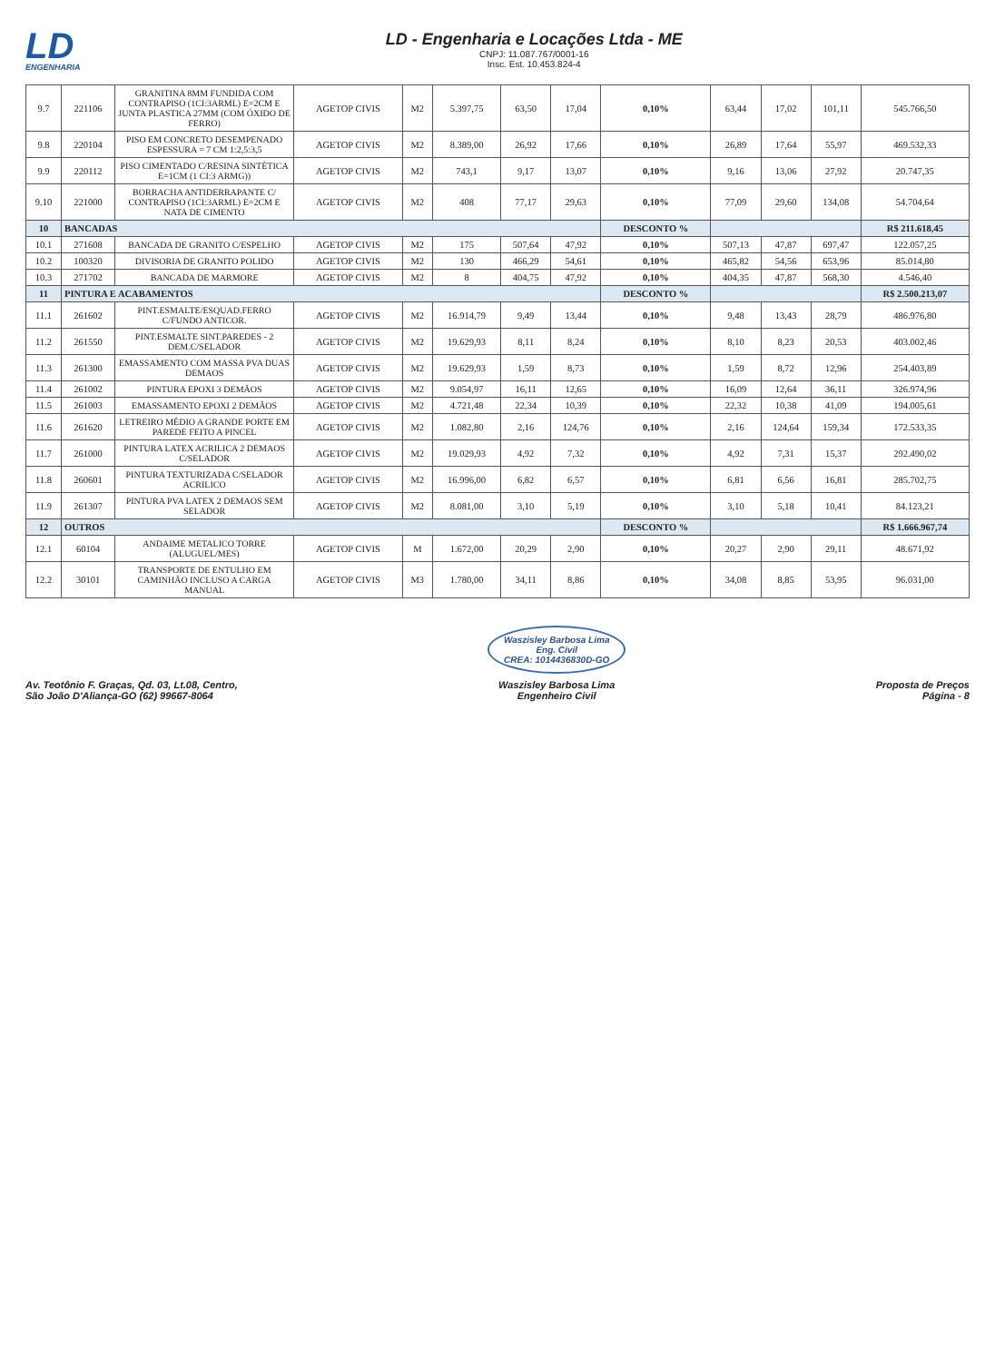LD
ENGENHARIA
LD - Engenharia e Locações Ltda - ME
CNPJ: 11.087.767/0001-16
Insc. Est. 10.453.824-4
| 9.7 | 221106 | GRANITINA 8MM FUNDIDA COM CONTRAPISO (1CI:3ARML) E=2CM E JUNTA PLASTICA 27MM (COM ÓXIDO DE FERRO) | AGETOP CIVIS | M2 | 5.397,75 | 63,50 | 17,04 | 0,10% | 63,44 | 17,02 | 101,11 | 545.766,50 |
| 9.8 | 220104 | PISO EM CONCRETO DESEMPENADO ESPESSURA = 7 CM 1:2,5:3,5 | AGETOP CIVIS | M2 | 8.389,00 | 26,92 | 17,66 | 0,10% | 26,89 | 17,64 | 55,97 | 469.532,33 |
| 9.9 | 220112 | PISO CIMENTADO C/RESINA SINTÉTICA E=1CM (1 CI:3 ARMG)) | AGETOP CIVIS | M2 | 743,1 | 9,17 | 13,07 | 0,10% | 9,16 | 13,06 | 27,92 | 20.747,35 |
| 9.10 | 221000 | BORRACHA ANTIDERRAPANTE C/ CONTRAPISO (1CI:3ARML) E=2CM E NATA DE CIMENTO | AGETOP CIVIS | M2 | 408 | 77,17 | 29,63 | 0,10% | 77,09 | 29,60 | 134,08 | 54.704,64 |
| 10 | BANCADAS | | | | | | | DESCONTO % | | | | R$ 211.618,45 |
| 10.1 | 271608 | BANCADA DE GRANITO C/ESPELHO | AGETOP CIVIS | M2 | 175 | 507,64 | 47,92 | 0,10% | 507,13 | 47,87 | 697,47 | 122.057,25 |
| 10.2 | 100320 | DIVISORIA DE GRANITO POLIDO | AGETOP CIVIS | M2 | 130 | 466,29 | 54,61 | 0,10% | 465,82 | 54,56 | 653,96 | 85.014,80 |
| 10.3 | 271702 | BANCADA DE MARMORE | AGETOP CIVIS | M2 | 8 | 404,75 | 47,92 | 0,10% | 404,35 | 47,87 | 568,30 | 4.546,40 |
| 11 | PINTURA E ACABAMENTOS | | | | | | | DESCONTO % | | | | R$ 2.500.213,07 |
| 11.1 | 261602 | PINT.ESMALTE/ESQUAD.FERRO C/FUNDO ANTICOR. | AGETOP CIVIS | M2 | 16.914,79 | 9,49 | 13,44 | 0,10% | 9,48 | 13,43 | 28,79 | 486.976,80 |
| 11.2 | 261550 | PINT.ESMALTE SINT.PAREDES - 2 DEM.C/SELADOR | AGETOP CIVIS | M2 | 19.629,93 | 8,11 | 8,24 | 0,10% | 8,10 | 8,23 | 20,53 | 403.002,46 |
| 11.3 | 261300 | EMASSAMENTO COM MASSA PVA DUAS DEMAOS | AGETOP CIVIS | M2 | 19.629,93 | 1,59 | 8,73 | 0,10% | 1,59 | 8,72 | 12,96 | 254.403,89 |
| 11.4 | 261002 | PINTURA EPOXI 3 DEMÃOS | AGETOP CIVIS | M2 | 9.054,97 | 16,11 | 12,65 | 0,10% | 16,09 | 12,64 | 36,11 | 326.974,96 |
| 11.5 | 261003 | EMASSAMENTO EPOXI 2 DEMÃOS | AGETOP CIVIS | M2 | 4.721,48 | 22,34 | 10,39 | 0,10% | 22,32 | 10,38 | 41,09 | 194.005,61 |
| 11.6 | 261620 | LETREIRO MÉDIO A GRANDE PORTE EM PAREDE FEITO A PINCEL | AGETOP CIVIS | M2 | 1.082,80 | 2,16 | 124,76 | 0,10% | 2,16 | 124,64 | 159,34 | 172.533,35 |
| 11.7 | 261000 | PINTURA LATEX ACRILICA 2 DEMAOS C/SELADOR | AGETOP CIVIS | M2 | 19.029,93 | 4,92 | 7,32 | 0,10% | 4,92 | 7,31 | 15,37 | 292.490,02 |
| 11.8 | 260601 | PINTURA TEXTURIZADA C/SELADOR ACRILICO | AGETOP CIVIS | M2 | 16.996,00 | 6,82 | 6,57 | 0,10% | 6,81 | 6,56 | 16,81 | 285.702,75 |
| 11.9 | 261307 | PINTURA PVA LATEX 2 DEMAOS SEM SELADOR | AGETOP CIVIS | M2 | 8.081,00 | 3,10 | 5,19 | 0,10% | 3,10 | 5,18 | 10,41 | 84.123,21 |
| 12 | OUTROS | | | | | | | DESCONTO % | | | | R$ 1.666.967,74 |
| 12.1 | 60104 | ANDAIME METALICO TORRE (ALUGUEL/MES) | AGETOP CIVIS | M | 1.672,00 | 20,29 | 2,90 | 0,10% | 20,27 | 2,90 | 29,11 | 48.671,92 |
| 12.2 | 30101 | TRANSPORTE DE ENTULHO EM CAMINHÃO INCLUSO A CARGA MANUAL | AGETOP CIVIS | M3 | 1.780,00 | 34,11 | 8,86 | 0,10% | 34,08 | 8,85 | 53,95 | 96.031,00 |
Av. Teotônio F. Graças, Qd. 03, Lt.08, Centro,
São João D'Aliança-GO (62) 99667-8064
Waszisley Barbosa Lima
Eng. Civil
CREA: 1014436830D-GO
Waszisley Barbosa Lima
Engenheiro Civil
Proposta de Preços
Página - 8